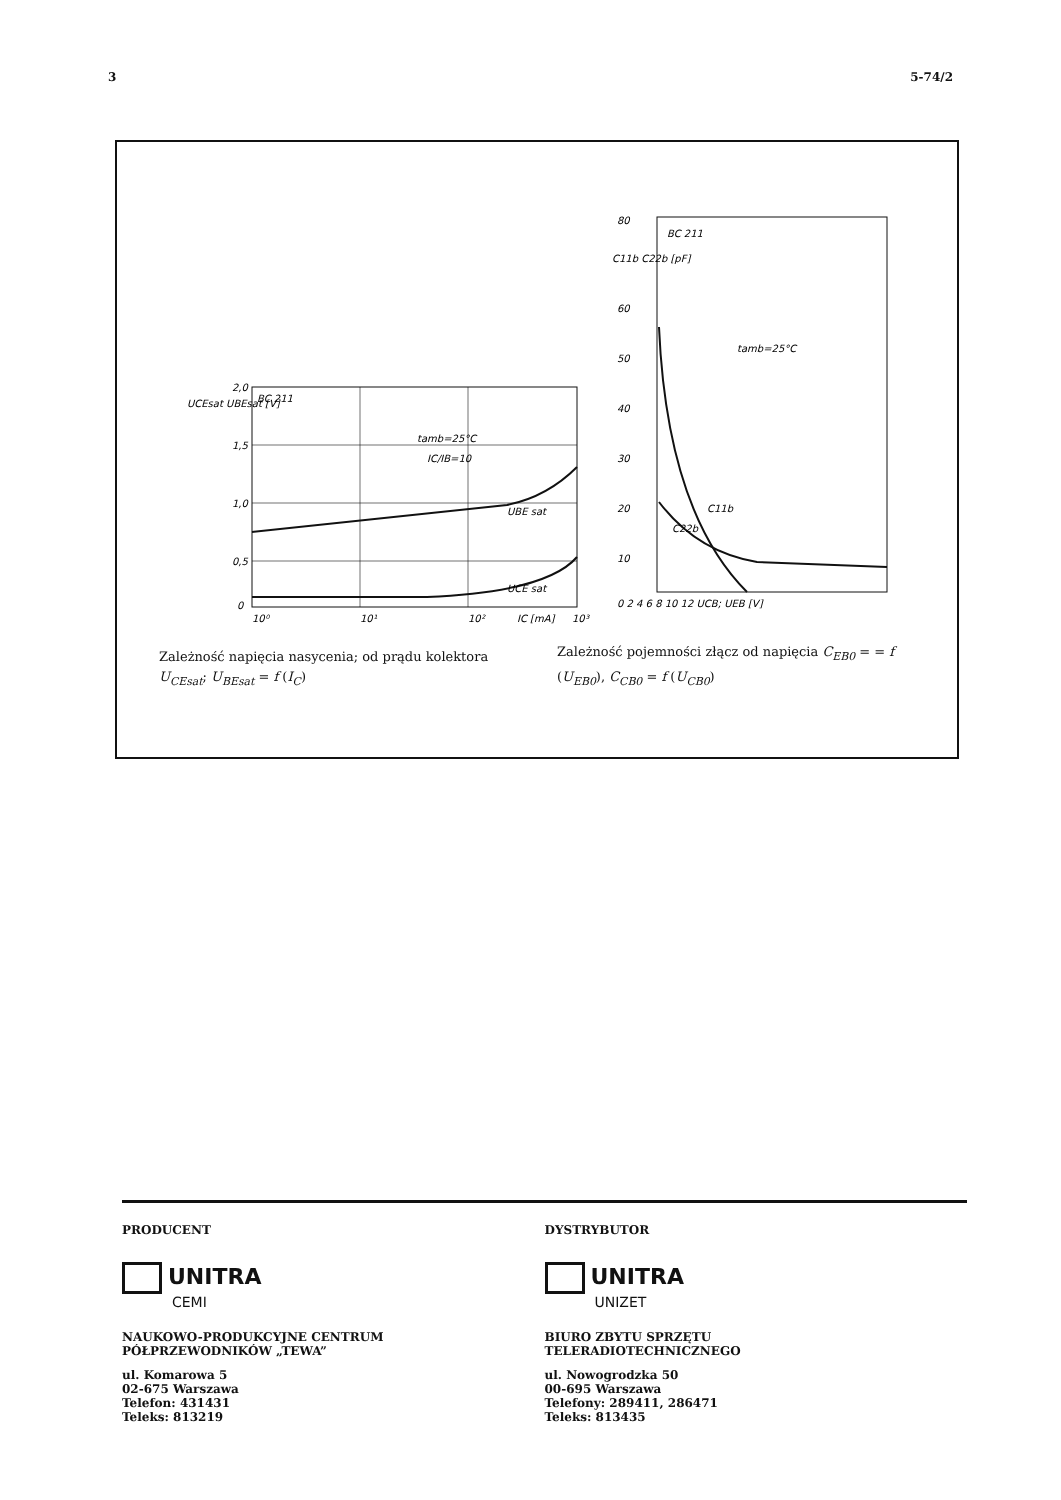3 5-74/2
BC 211
tamb=25°C
IC/IB=10
UBE sat
UCE sat
UCEsat UBEsat [V]
2,0
1,5
1,0
0,5
0
10⁰
10¹
10²
IC [mA]
10³
Zależność napięcia nasycenia; od prądu kolektora U<sub>CEsat</sub>; U<sub>BEsat</sub> = f (I<sub>C</sub>)
BC 211
tamb=25°C
C11b
C22b
80
C11b C22b [pF]
60
50
40
30
20
10
0 2 4 6 8 10 12 UCB; UEB [V]
Zależność pojemności złącz od napięcia C<sub>EB0</sub> = = f (U<sub>EB0</sub>), C<sub>CB0</sub> = f (U<sub>CB0</sub>)
PRODUCENT
UNITRA
CEMI
NAUKOWO-PRODUKCYJNE CENTRUM
PÓŁPRZEWODNIKÓW „TEWA”
ul. Komarowa 5
02-675 Warszawa
Telefon: 431431
Teleks: 813219
DYSTRYBUTOR
UNITRA
UNIZET
BIURO ZBYTU SPRZĘTU
TELERADIOTECHNICZNEGO
ul. Nowogrodzka 50
00-695 Warszawa
Telefony: 289411, 286471
Teleks: 813435